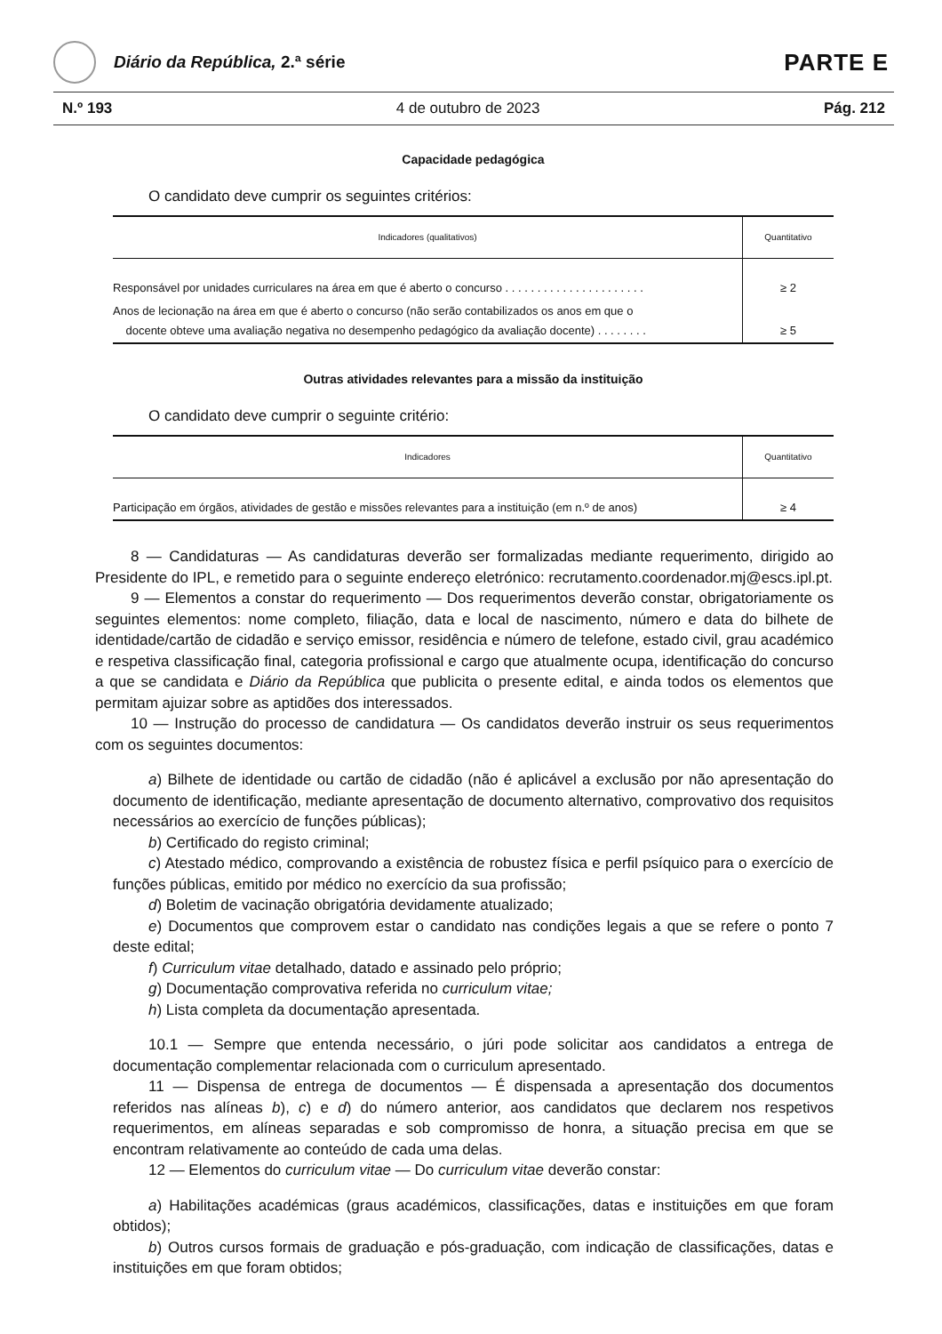Diário da República, 2.ª série
PARTE E
N.º 193 4 de outubro de 2023 Pág. 212
Capacidade pedagógica
O candidato deve cumprir os seguintes critérios:
| Indicadores (qualitativos) | Quantitativo |
| --- | --- |
| Responsável por unidades curriculares na área em que é aberto o concurso . . . . . . . . . . . . . . . . . . . . . . | ≥ 2 |
| Anos de lecionação na área em que é aberto o concurso (não serão contabilizados os anos em que o docente obteve uma avaliação negativa no desempenho pedagógico da avaliação docente) . . . . . . . . | ≥ 5 |
Outras atividades relevantes para a missão da instituição
O candidato deve cumprir o seguinte critério:
| Indicadores | Quantitativo |
| --- | --- |
| Participação em órgãos, atividades de gestão e missões relevantes para a instituição (em n.º de anos) | ≥ 4 |
8 — Candidaturas — As candidaturas deverão ser formalizadas mediante requerimento, dirigido ao Presidente do IPL, e remetido para o seguinte endereço eletrónico: recrutamento.coordenador.mj@escs.ipl.pt.
9 — Elementos a constar do requerimento — Dos requerimentos deverão constar, obrigatoriamente os seguintes elementos: nome completo, filiação, data e local de nascimento, número e data do bilhete de identidade/cartão de cidadão e serviço emissor, residência e número de telefone, estado civil, grau académico e respetiva classificação final, categoria profissional e cargo que atualmente ocupa, identificação do concurso a que se candidata e Diário da República que publicita o presente edital, e ainda todos os elementos que permitam ajuizar sobre as aptidões dos interessados.
10 — Instrução do processo de candidatura — Os candidatos deverão instruir os seus requerimentos com os seguintes documentos:
a) Bilhete de identidade ou cartão de cidadão (não é aplicável a exclusão por não apresentação do documento de identificação, mediante apresentação de documento alternativo, comprovativo dos requisitos necessários ao exercício de funções públicas);
b) Certificado do registo criminal;
c) Atestado médico, comprovando a existência de robustez física e perfil psíquico para o exercício de funções públicas, emitido por médico no exercício da sua profissão;
d) Boletim de vacinação obrigatória devidamente atualizado;
e) Documentos que comprovem estar o candidato nas condições legais a que se refere o ponto 7 deste edital;
f) Curriculum vitae detalhado, datado e assinado pelo próprio;
g) Documentação comprovativa referida no curriculum vitae;
h) Lista completa da documentação apresentada.
10.1 — Sempre que entenda necessário, o júri pode solicitar aos candidatos a entrega de documentação complementar relacionada com o curriculum apresentado.
11 — Dispensa de entrega de documentos — É dispensada a apresentação dos documentos referidos nas alíneas b), c) e d) do número anterior, aos candidatos que declarem nos respetivos requerimentos, em alíneas separadas e sob compromisso de honra, a situação precisa em que se encontram relativamente ao conteúdo de cada uma delas.
12 — Elementos do curriculum vitae — Do curriculum vitae deverão constar:
a) Habilitações académicas (graus académicos, classificações, datas e instituições em que foram obtidos);
b) Outros cursos formais de graduação e pós-graduação, com indicação de classificações, datas e instituições em que foram obtidos;